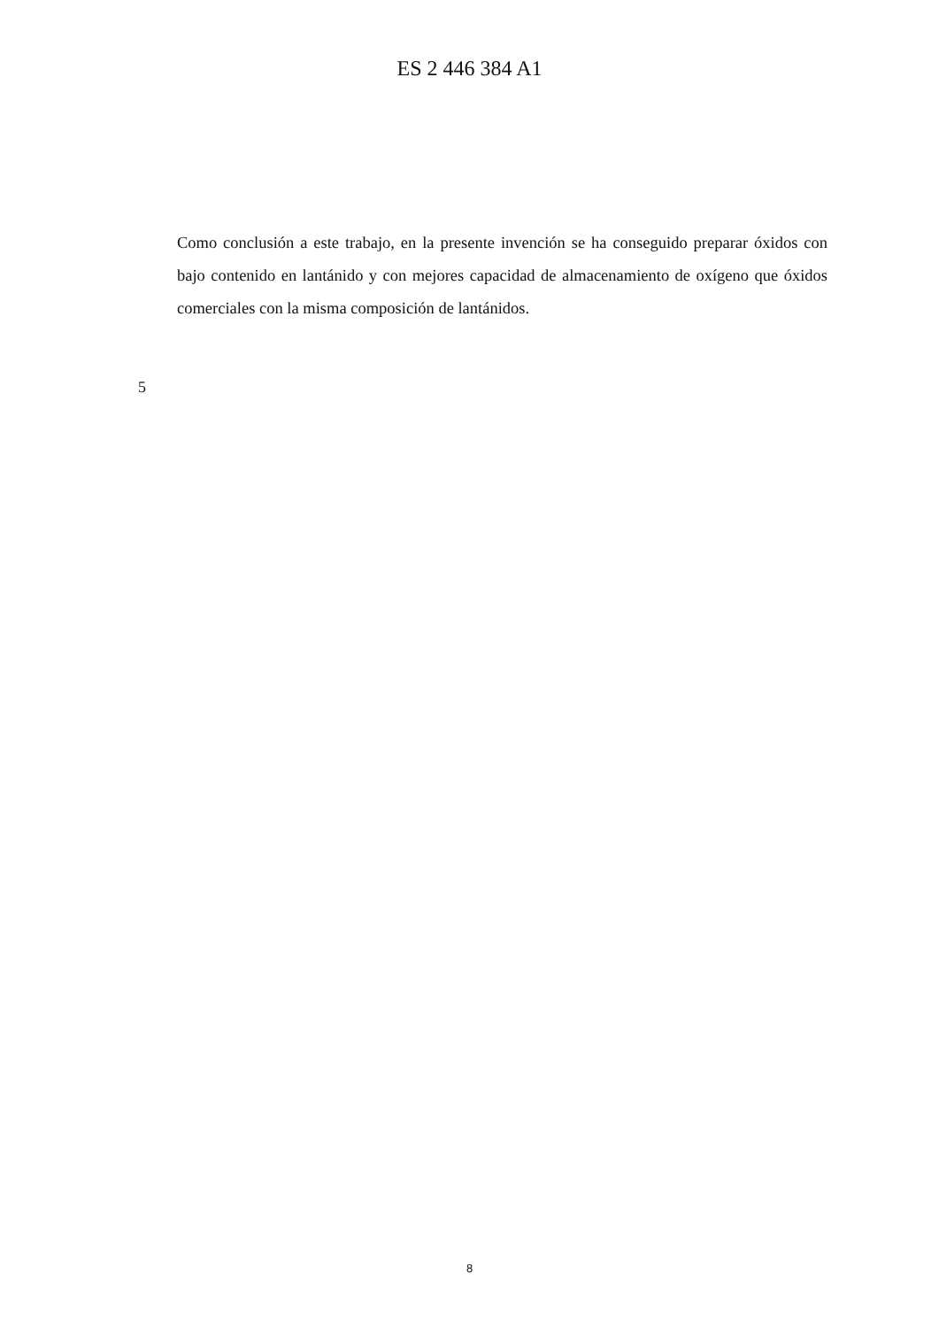ES 2 446 384 A1
Como conclusión a este trabajo, en la presente invención se ha conseguido preparar óxidos con bajo contenido en lantánido y con mejores capacidad de almacenamiento de oxígeno que óxidos comerciales con la misma composición de lantánidos.
5
8